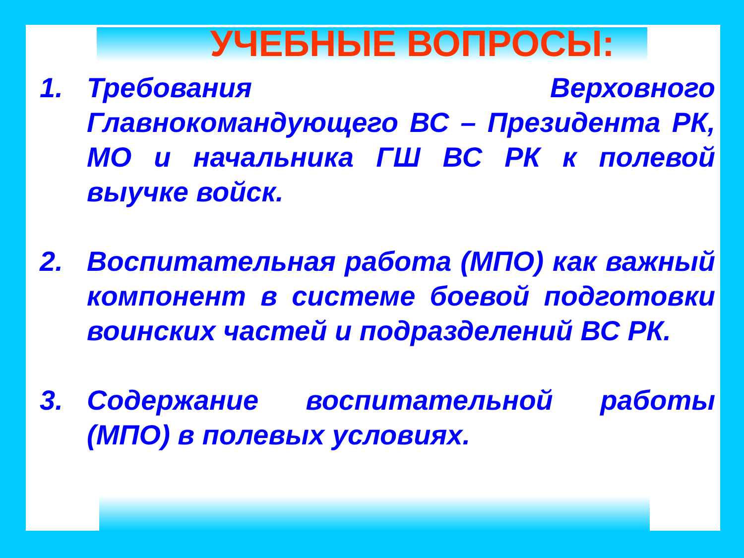УЧЕБНЫЕ ВОПРОСЫ:
1. Требования Верховного Главнокомандующего ВС – Президента РК, МО и начальника ГШ ВС РК к полевой выучке войск.
2. Воспитательная работа (МПО) как важный компонент в системе боевой подготовки воинских частей и подразделений ВС РК.
3. Содержание воспитательной работы (МПО) в полевых условиях.